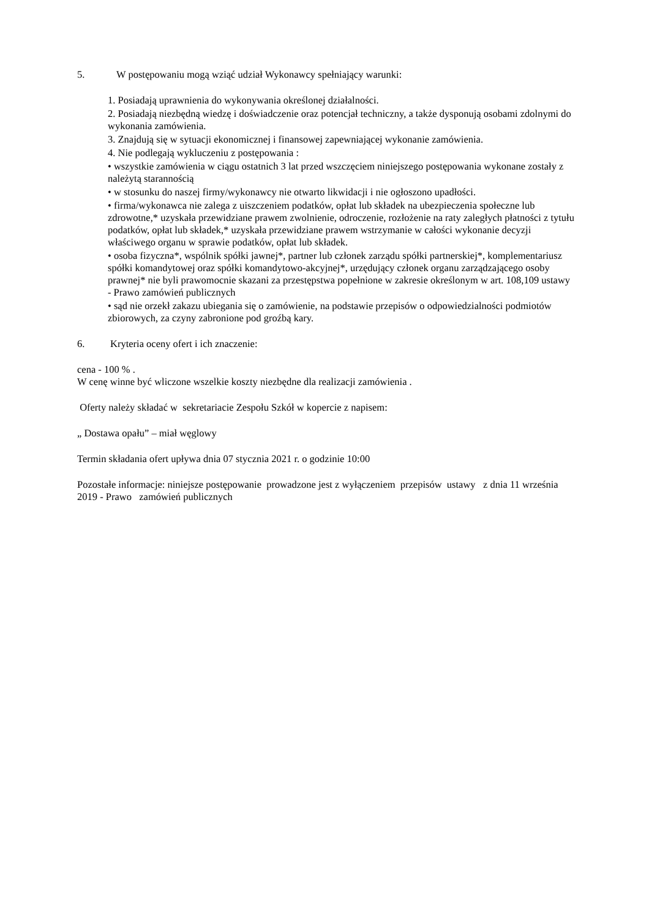5. W postępowaniu mogą wziąć udział Wykonawcy spełniający warunki:
1. Posiadają uprawnienia do wykonywania określonej działalności.
2. Posiadają niezbędną wiedzę i doświadczenie oraz potencjał techniczny, a także dysponują osobami zdolnymi do wykonania zamówienia.
3. Znajdują się w sytuacji ekonomicznej i finansowej zapewniającej wykonanie zamówienia.
4. Nie podlegają wykluczeniu z postępowania :
• wszystkie zamówienia w ciągu ostatnich 3 lat przed wszczęciem niniejszego postępowania wykonane zostały z należytą starannością
• w stosunku do naszej firmy/wykonawcy nie otwarto likwidacji i nie ogłoszono upadłości.
• firma/wykonawca nie zalega z uiszczeniem podatków, opłat lub składek na ubezpieczenia społeczne lub zdrowotne,* uzyskała przewidziane prawem zwolnienie, odroczenie, rozłożenie na raty zaległych płatności z tytułu podatków, opłat lub składek,* uzyskała przewidziane prawem wstrzymanie w całości wykonanie decyzji właściwego organu w sprawie podatków, opłat lub składek.
• osoba fizyczna*, wspólnik spółki jawnej*, partner lub członek zarządu spółki partnerskiej*, komplementariusz spółki komandytowej oraz spółki komandytowo-akcyjnej*, urzędujący członek organu zarządzającego osoby prawnej* nie byli prawomocnie skazani za przestępstwa popełnione w zakresie określonym w art. 108,109 ustawy - Prawo zamówień publicznych
• sąd nie orzekł zakazu ubiegania się o zamówienie, na podstawie przepisów o odpowiedzialności podmiotów zbiorowych, za czyny zabronione pod groźbą kary.
6. Kryteria oceny ofert i ich znaczenie:
cena - 100 % .
W cenę winne być wliczone wszelkie koszty niezbędne dla realizacji zamówienia .
Oferty należy składać w sekretariacie Zespołu Szkół w kopercie z napisem:
„ Dostawa opału” – miał węglowy
Termin składania ofert upływa dnia 07 stycznia 2021 r. o godzinie 10:00
Pozostałe informacje: niniejsze postępowanie prowadzone jest z wyłączeniem przepisów ustawy z dnia 11 września 2019 - Prawo zamówień publicznych